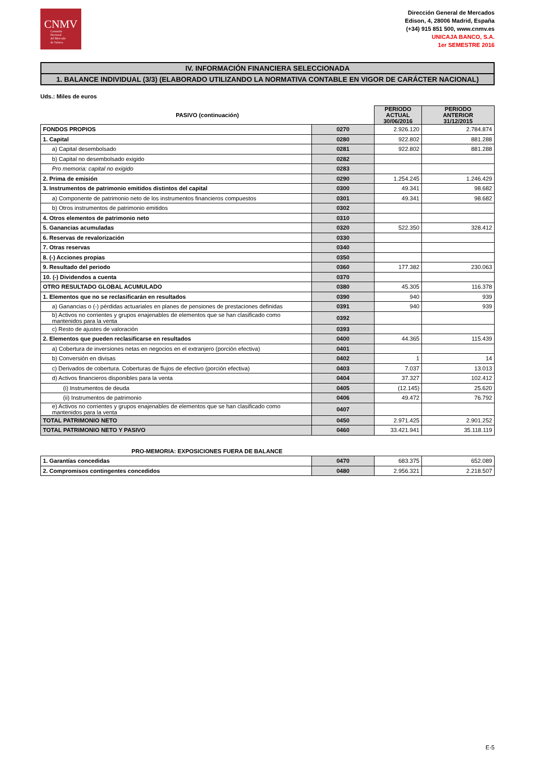CNMV
Comisión
Nacional
del Mercado
de Valores
Dirección General de Mercados
Edison, 4, 28006 Madrid, España
(+34) 915 851 500, www.cnmv.es
UNICAJA BANCO, S.A.
1er SEMESTRE 2016
IV. INFORMACIÓN FINANCIERA SELECCIONADA
1. BALANCE INDIVIDUAL (3/3) (ELABORADO UTILIZANDO LA NORMATIVA CONTABLE EN VIGOR DE CARÁCTER NACIONAL)
Uds.: Miles de euros
| PASIVO (continuación) | | PERIODO ACTUAL 30/06/2016 | PERIODO ANTERIOR 31/12/2015 |
| --- | --- | --- | --- |
| FONDOS PROPIOS | 0270 | 2.926.120 | 2.784.874 |
| 1. Capital | 0280 | 922.802 | 881.288 |
| a) Capital desembolsado | 0281 | 922.802 | 881.288 |
| b) Capital no desembolsado exigido | 0282 | | |
| Pro memoria: capital no exigido | 0283 | | |
| 2. Prima de emisión | 0290 | 1.254.245 | 1.246.429 |
| 3. Instrumentos de patrimonio emitidos distintos del capital | 0300 | 49.341 | 98.682 |
| a) Componente de patrimonio neto de los instrumentos financieros compuestos | 0301 | 49.341 | 98.682 |
| b) Otros instrumentos de patrimonio emitidos | 0302 | | |
| 4. Otros elementos de patrimonio neto | 0310 | | |
| 5. Ganancias acumuladas | 0320 | 522.350 | 328.412 |
| 6. Reservas de revalorización | 0330 | | |
| 7. Otras reservas | 0340 | | |
| 8. (-) Acciones propias | 0350 | | |
| 9. Resultado del periodo | 0360 | 177.382 | 230.063 |
| 10. (-) Dividendos a cuenta | 0370 | | |
| OTRO RESULTADO GLOBAL ACUMULADO | 0380 | 45.305 | 116.378 |
| 1. Elementos que no se reclasificarán en resultados | 0390 | 940 | 939 |
| a) Ganancias o (-) pérdidas actuariales en planes de pensiones de prestaciones definidas | 0391 | 940 | 939 |
| b) Activos no corrientes y grupos enajenables de elementos que se han clasificado como mantenidos para la venta | 0392 | | |
| c) Resto de ajustes de valoración | 0393 | | |
| 2. Elementos que pueden reclasificarse en resultados | 0400 | 44.365 | 115.439 |
| a) Cobertura de inversiones netas en negocios en el extranjero (porción efectiva) | 0401 | | |
| b) Conversión en divisas | 0402 | 1 | 14 |
| c) Derivados de cobertura. Coberturas de flujos de efectivo (porción efectiva) | 0403 | 7.037 | 13.013 |
| d) Activos financieros disponibles para la venta | 0404 | 37.327 | 102.412 |
| (i) Instrumentos de deuda | 0405 | (12.145) | 25.620 |
| (ii) Instrumentos de patrimonio | 0406 | 49.472 | 76.792 |
| e) Activos no corrientes y grupos enajenables de elementos que se han clasificado como mantenidos para la venta | 0407 | | |
| TOTAL PATRIMONIO NETO | 0450 | 2.971.425 | 2.901.252 |
| TOTAL PATRIMONIO NETO Y PASIVO | 0460 | 33.421.941 | 35.118.119 |
| PRO-MEMORIA: EXPOSICIONES FUERA DE BALANCE | | | |
| --- | --- | --- | --- |
| 1. Garantías concedidas | 0470 | 683.375 | 652.089 |
| 2. Compromisos contingentes concedidos | 0480 | 2.956.321 | 2.218.507 |
E-5